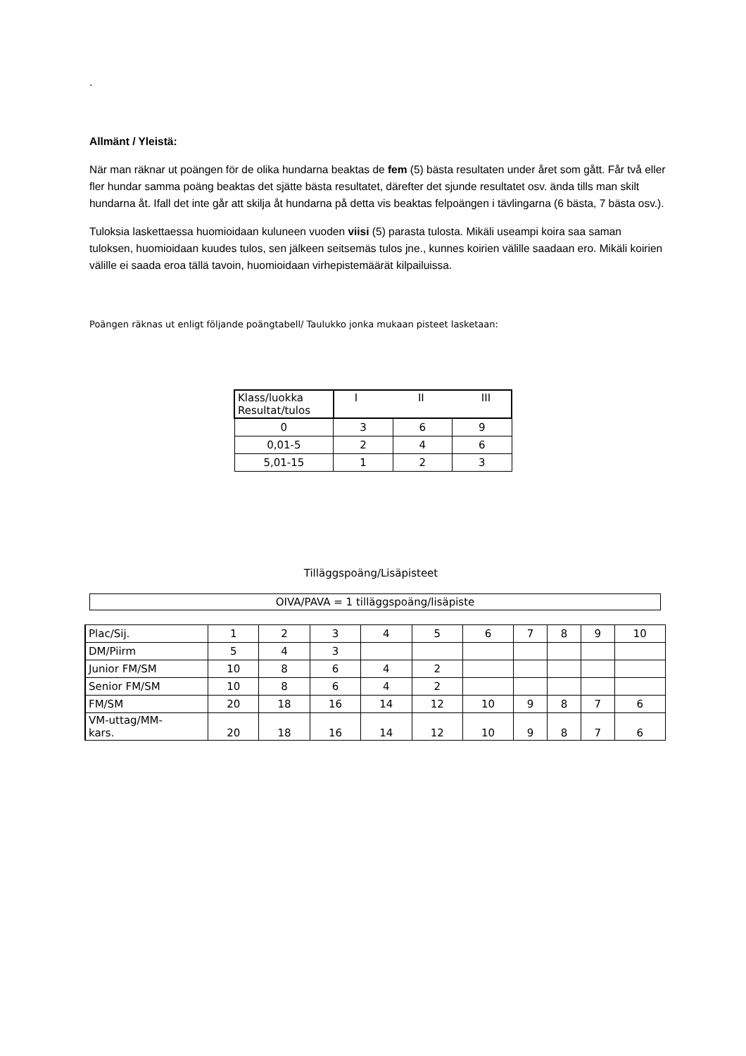.
Allmänt / Yleistä:
När man räknar ut poängen för de olika hundarna beaktas de fem (5) bästa resultaten under året som gått. Får två eller fler hundar samma poäng beaktas det sjätte bästa resultatet, därefter det sjunde resultatet osv. ända tills man skilt hundarna åt. Ifall det inte går att skilja åt hundarna på detta vis beaktas felpoängen i tävlingarna (6 bästa, 7 bästa osv.).
Tuloksia laskettaessa huomioidaan kuluneen vuoden viisi (5) parasta tulosta. Mikäli useampi koira saa saman tuloksen, huomioidaan kuudes tulos, sen jälkeen seitsemäs tulos jne., kunnes koirien välille saadaan ero. Mikäli koirien välille ei saada eroa tällä tavoin, huomioidaan virhepistemäärät kilpailuissa.
Poängen räknas ut enligt följande poängtabell/ Taulukko jonka mukaan pisteet lasketaan:
| Klass/luokka Resultat/tulos | I II III | | |
| 0 | 3 | 6 | 9 |
| 0,01-5 | 2 | 4 | 6 |
| 5,01-15 | 1 | 2 | 3 |
Tilläggspoäng/Lisäpisteet
OIVA/PAVA = 1 tilläggspoäng/lisäpiste
| Plac/Sij. | 1 | 2 | 3 | 4 | 5 | 6 | 7 | 8 | 9 | 10 |
| DM/Piirm | 5 | 4 | 3 | | | | | | | |
| Junior FM/SM | 10 | 8 | 6 | 4 | 2 | | | | | |
| Senior FM/SM | 10 | 8 | 6 | 4 | 2 | | | | | |
| FM/SM | 20 | 18 | 16 | 14 | 12 | 10 | 9 | 8 | 7 | 6 |
| VM-uttag/MM- kars. | 20 | 18 | 16 | 14 | 12 | 10 | 9 | 8 | 7 | 6 |